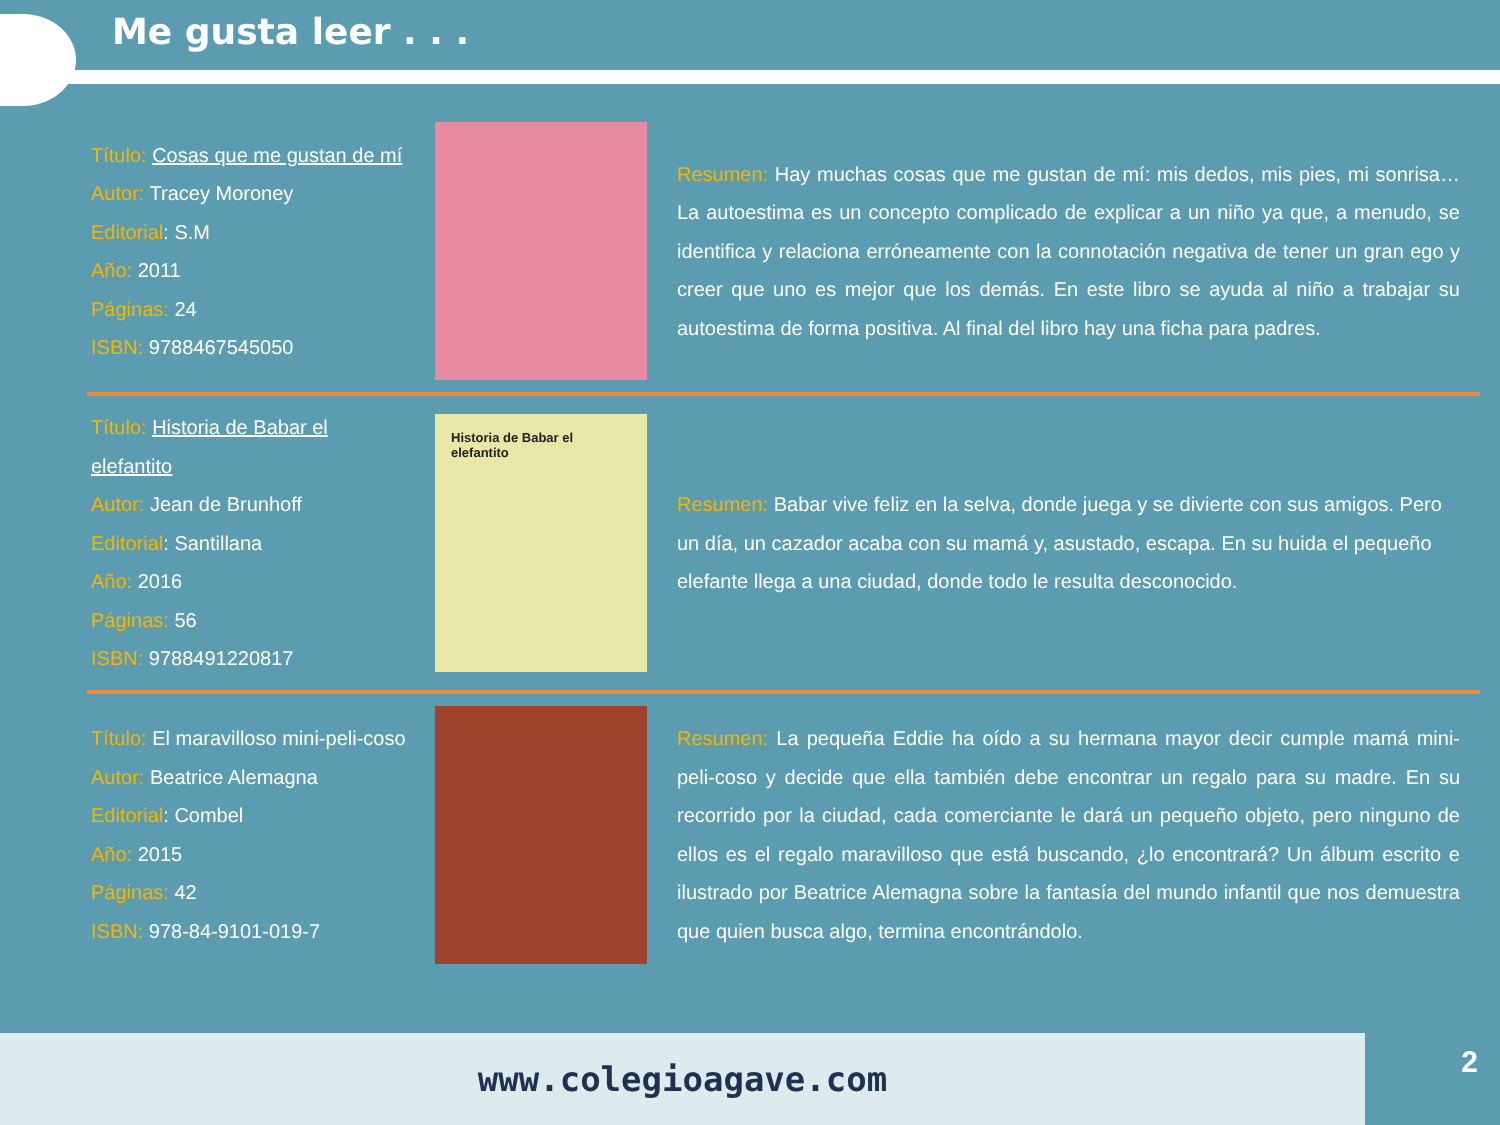Me gusta leer . . .
Título: Cosas que me gustan de mí
Autor: Tracey Moroney
Editorial: S.M
Año: 2011
Páginas: 24
ISBN: 9788467545050
Resumen: Hay muchas cosas que me gustan de mí: mis dedos, mis pies, mi sonrisa… La autoestima es un concepto complicado de explicar a un niño ya que, a menudo, se identifica y relaciona erróneamente con la connotación negativa de tener un gran ego y creer que uno es mejor que los demás. En este libro se ayuda al niño a trabajar su autoestima de forma positiva. Al final del libro hay una ficha para padres.
Título: Historia de Babar el elefantito
Autor: Jean de Brunhoff
Editorial: Santillana
Año: 2016
Páginas: 56
ISBN: 9788491220817
Historia de Babar el elefantito
Resumen: Babar vive feliz en la selva, donde juega y se divierte con sus amigos. Pero un día, un cazador acaba con su mamá y, asustado, escapa. En su huida el pequeño elefante llega a una ciudad, donde todo le resulta desconocido.
Título: El maravilloso mini-peli-coso
Autor: Beatrice Alemagna
Editorial: Combel
Año: 2015
Páginas: 42
ISBN: 978-84-9101-019-7
Resumen: La pequeña Eddie ha oído a su hermana mayor decir cumple mamá mini-peli-coso y decide que ella también debe encontrar un regalo para su madre. En su recorrido por la ciudad, cada comerciante le dará un pequeño objeto, pero ninguno de ellos es el regalo maravilloso que está buscando, ¿lo encontrará? Un álbum escrito e ilustrado por Beatrice Alemagna sobre la fantasía del mundo infantil que nos demuestra que quien busca algo, termina encontrándolo.
www.colegioagave.com 2